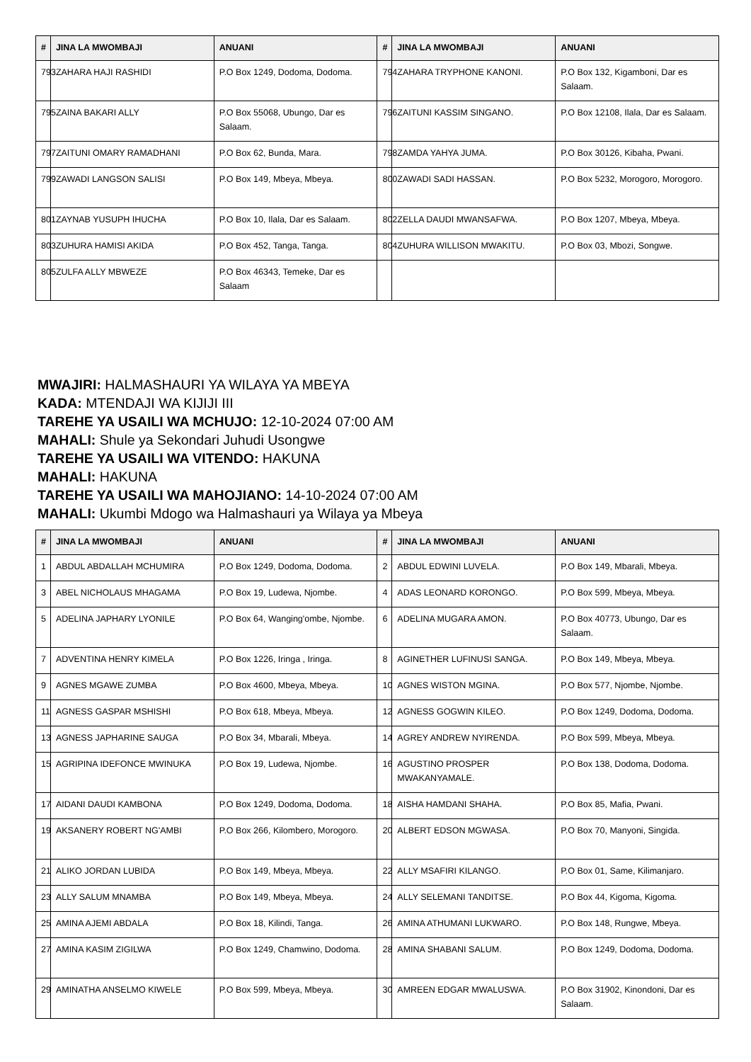| # | JINA LA MWOMBAJI | ANUANI | # | JINA LA MWOMBAJI | ANUANI |
| --- | --- | --- | --- | --- | --- |
| 793 | ZAHARA HAJI RASHIDI | P.O Box 1249, Dodoma, Dodoma. | 794 | ZAHARA TRYPHONE KANONI. | P.O Box 132, Kigamboni, Dar es Salaam. |
| 795 | ZAINA BAKARI ALLY | P.O Box 55068, Ubungo, Dar es Salaam. | 796 | ZAITUNI KASSIM SINGANO. | P.O Box 12108, Ilala, Dar es Salaam. |
| 797 | ZAITUNI OMARY RAMADHANI | P.O Box 62, Bunda, Mara. | 798 | ZAMDA YAHYA JUMA. | P.O Box 30126, Kibaha, Pwani. |
| 799 | ZAWADI LANGSON SALISI | P.O Box 149, Mbeya, Mbeya. | 800 | ZAWADI SADI HASSAN. | P.O Box 5232, Morogoro, Morogoro. |
| 801 | ZAYNAB YUSUPH IHUCHA | P.O Box 10, Ilala, Dar es Salaam. | 802 | ZELLA DAUDI MWANSAFWA. | P.O Box 1207, Mbeya, Mbeya. |
| 803 | ZUHURA HAMISI AKIDA | P.O Box 452, Tanga, Tanga. | 804 | ZUHURA WILLISON MWAKITU. | P.O Box 03, Mbozi, Songwe. |
| 805 | ZULFA ALLY MBWEZE | P.O Box 46343, Temeke, Dar es Salaam | | | |
MWAJIRI: HALMASHAURI YA WILAYA YA MBEYA
KADA: MTENDAJI WA KIJIJI III
TAREHE YA USAILI WA MCHUJO: 12-10-2024 07:00 AM
MAHALI: Shule ya Sekondari Juhudi Usongwe
TAREHE YA USAILI WA VITENDO: HAKUNA
MAHALI: HAKUNA
TAREHE YA USAILI WA MAHOJIANO: 14-10-2024 07:00 AM
MAHALI: Ukumbi Mdogo wa Halmashauri ya Wilaya ya Mbeya
| # | JINA LA MWOMBAJI | ANUANI | # | JINA LA MWOMBAJI | ANUANI |
| --- | --- | --- | --- | --- | --- |
| 1 | ABDUL ABDALLAH MCHUMIRA | P.O Box 1249, Dodoma, Dodoma. | 2 | ABDUL EDWINI LUVELA. | P.O Box 149, Mbarali, Mbeya. |
| 3 | ABEL NICHOLAUS MHAGAMA | P.O Box 19, Ludewa, Njombe. | 4 | ADAS LEONARD KORONGO. | P.O Box 599, Mbeya, Mbeya. |
| 5 | ADELINA JAPHARY LYONILE | P.O Box 64, Wanging'ombe, Njombe. | 6 | ADELINA MUGARA AMON. | P.O Box 40773, Ubungo, Dar es Salaam. |
| 7 | ADVENTINA HENRY KIMELA | P.O Box 1226, Iringa , Iringa. | 8 | AGINETHER LUFINUSI SANGA. | P.O Box 149, Mbeya, Mbeya. |
| 9 | AGNES MGAWE ZUMBA | P.O Box 4600, Mbeya, Mbeya. | 10 | AGNES WISTON MGINA. | P.O Box 577, Njombe, Njombe. |
| 11 | AGNESS GASPAR MSHISHI | P.O Box 618, Mbeya, Mbeya. | 12 | AGNESS GOGWIN KILEO. | P.O Box 1249, Dodoma, Dodoma. |
| 13 | AGNESS JAPHARINE SAUGA | P.O Box 34, Mbarali, Mbeya. | 14 | AGREY ANDREW NYIRENDA. | P.O Box 599, Mbeya, Mbeya. |
| 15 | AGRIPINA IDEFONCE MWINUKA | P.O Box 19, Ludewa, Njombe. | 16 | AGUSTINO PROSPER MWAKANYAMALE. | P.O Box 138, Dodoma, Dodoma. |
| 17 | AIDANI DAUDI KAMBONA | P.O Box 1249, Dodoma, Dodoma. | 18 | AISHA HAMDANI SHAHA. | P.O Box 85, Mafia, Pwani. |
| 19 | AKSANERY ROBERT NG'AMBI | P.O Box 266, Kilombero, Morogoro. | 20 | ALBERT EDSON MGWASA. | P.O Box 70, Manyoni, Singida. |
| 21 | ALIKO JORDAN LUBIDA | P.O Box 149, Mbeya, Mbeya. | 22 | ALLY MSAFIRI KILANGO. | P.O Box 01, Same, Kilimanjaro. |
| 23 | ALLY SALUM MNAMBA | P.O Box 149, Mbeya, Mbeya. | 24 | ALLY SELEMANI TANDITSE. | P.O Box 44, Kigoma, Kigoma. |
| 25 | AMINA AJEMI ABDALA | P.O Box 18, Kilindi, Tanga. | 26 | AMINA ATHUMANI LUKWARO. | P.O Box 148, Rungwe, Mbeya. |
| 27 | AMINA KASIM ZIGILWA | P.O Box 1249, Chamwino, Dodoma. | 28 | AMINA SHABANI SALUM. | P.O Box 1249, Dodoma, Dodoma. |
| 29 | AMINATHA ANSELMO KIWELE | P.O Box 599, Mbeya, Mbeya. | 30 | AMREEN EDGAR MWALUSWA. | P.O Box 31902, Kinondoni, Dar es Salaam. |